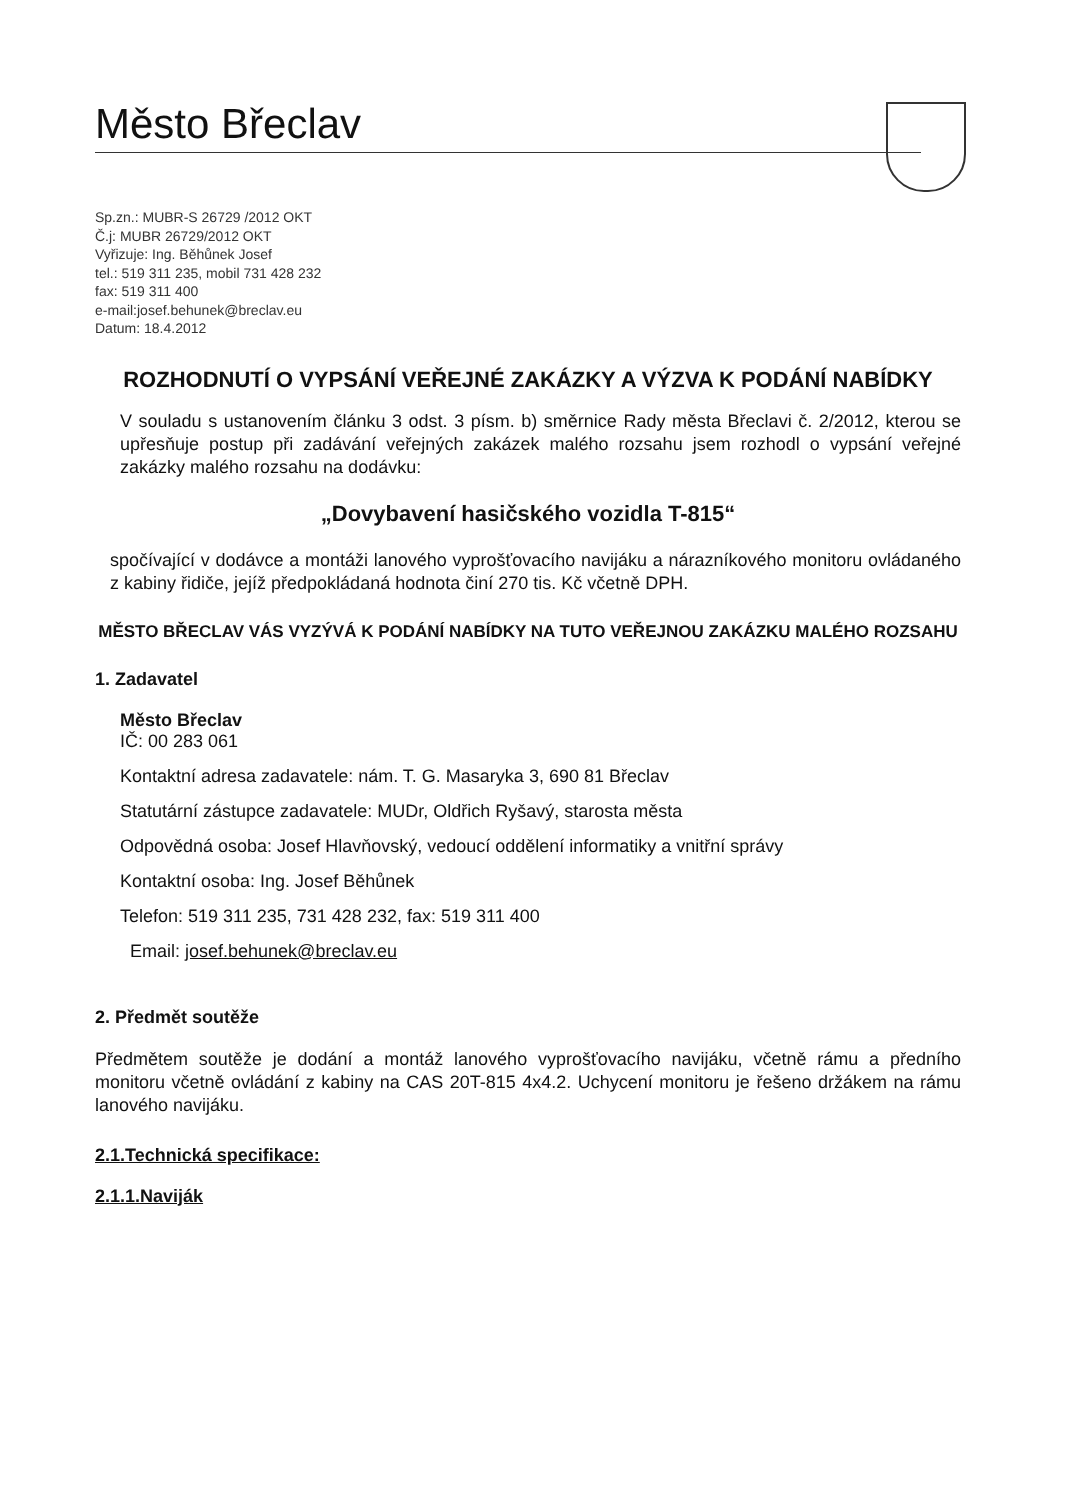Město Břeclav
Sp.zn.: MUBR-S 26729 /2012 OKT
Č.j: MUBR 26729/2012 OKT
Vyřizuje: Ing. Běhůnek Josef
tel.: 519 311 235, mobil 731 428 232
fax: 519 311 400
e-mail:josef.behunek@breclav.eu
Datum: 18.4.2012
ROZHODNUTÍ O VYPSÁNÍ VEŘEJNÉ ZAKÁZKY A VÝZVA K PODÁNÍ NABÍDKY
V souladu s ustanovením článku 3 odst. 3 písm. b) směrnice Rady města Břeclavi č. 2/2012, kterou se upřesňuje postup při zadávání veřejných zakázek malého rozsahu jsem rozhodl o vypsání veřejné zakázky malého rozsahu na dodávku:
„Dovybavení hasičského vozidla T-815“
spočívající v dodávce a montáži lanového vyprošťovacího navijáku a nárazníkového monitoru ovládaného z kabiny řidiče, jejíž předpokládaná hodnota činí 270 tis. Kč včetně DPH.
MĚSTO BŘECLAV VÁS VYZÝVÁ K PODÁNÍ NABÍDKY NA TUTO VEŘEJNOU ZAKÁZKU MALÉHO ROZSAHU
1. Zadavatel
Město Břeclav
IČ: 00 283 061
Kontaktní adresa zadavatele: nám. T. G. Masaryka 3, 690 81 Břeclav
Statutární zástupce zadavatele: MUDr, Oldřich Ryšavý, starosta města
Odpovědná osoba: Josef Hlavňovský, vedoucí oddělení informatiky a vnitřní správy
Kontaktní osoba: Ing. Josef Běhůnek
Telefon: 519 311 235, 731 428 232, fax: 519 311 400
Email: josef.behunek@breclav.eu
2. Předmět soutěže
Předmětem soutěže je dodání a montáž lanového vyprošťovacího navijáku, včetně rámu a předního monitoru včetně ovládání z kabiny na CAS 20T-815 4x4.2. Uchycení monitoru je řešeno držákem na rámu lanového navijáku.
2.1.Technická specifikace:
2.1.1.Naviják